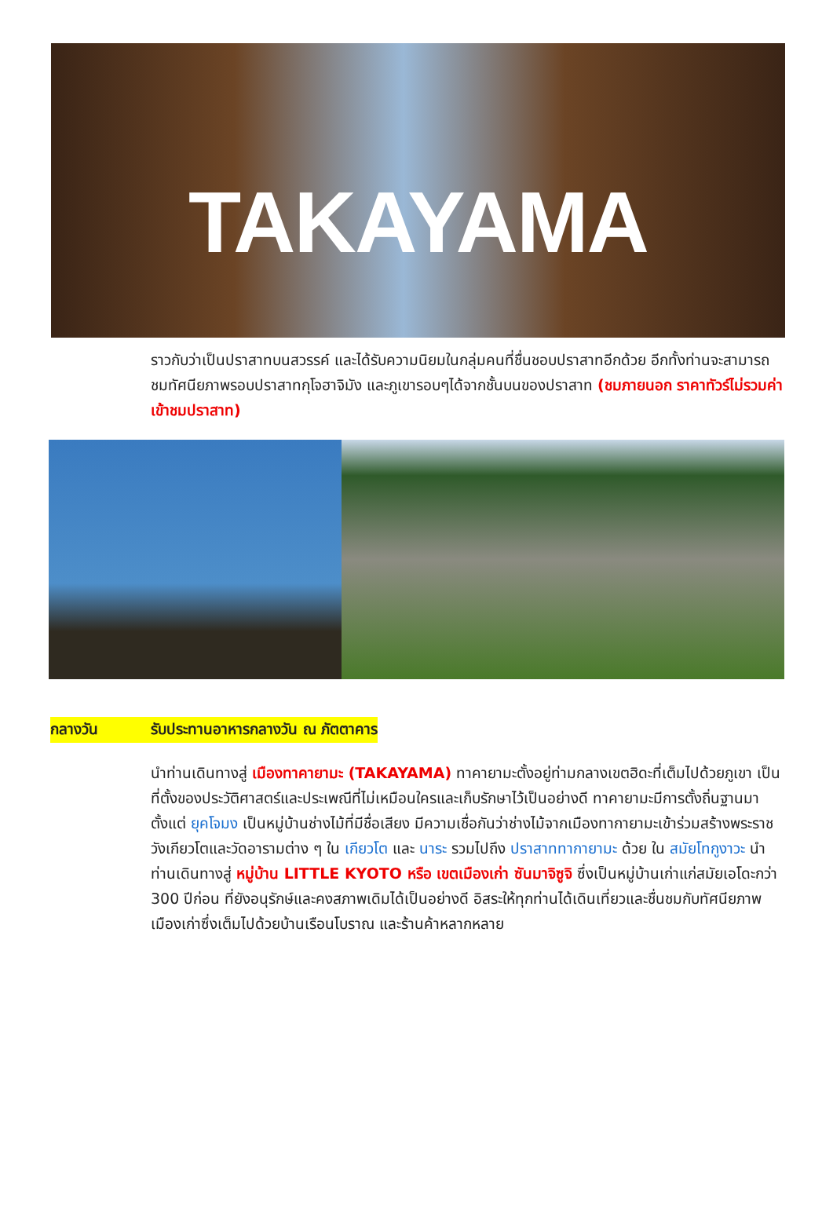TAKAYAMA
ราวกับว่าเป็นปราสาทบนสวรรค์ และได้รับความนิยมในกลุ่มคนที่ชื่นชอบปราสาทอีกด้วย อีกทั้งท่านจะสามารถชมทัศนียภาพรอบปราสาทกุโจฮาจิมัง และภูเขารอบๆได้จากชั้นบนของปราสาท (ชมภายนอก ราคาทัวร์ไม่รวมค่าเข้าชมปราสาท)
กลางวัน รับประทานอาหารกลางวัน ณ ภัตตาคาร
นำท่านเดินทางสู่ เมืองทาคายามะ (TAKAYAMA) ทาคายามะตั้งอยู่ท่ามกลางเขตฮิดะที่เต็มไปด้วยภูเขา เป็นที่ตั้งของประวัติศาสตร์และประเพณีที่ไม่เหมือนใครและเก็บรักษาไว้เป็นอย่างดี ทาคายามะมีการตั้งถิ่นฐานมาตั้งแต่ ยุคโจมง เป็นหมู่บ้านช่างไม้ที่มีชื่อเสียง มีความเชื่อกันว่าช่างไม้จากเมืองทากายามะเข้าร่วมสร้างพระราชวังเกียวโตและวัดอารามต่าง ๆ ใน เกียวโต และ นาระ รวมไปถึง ปราสาททากายามะ ด้วย ใน สมัยโทกูงาวะ นำท่านเดินทางสู่ หมู่บ้าน LITTLE KYOTO หรือ เขตเมืองเก่า ซันมาจิซูจิ ซึ่งเป็นหมู่บ้านเก่าแก่สมัยเอโดะกว่า 300 ปีก่อน ที่ยังอนุรักษ์และคงสภาพเดิมได้เป็นอย่างดี อิสระให้ทุกท่านได้เดินเที่ยวและชื่นชมกับทัศนียภาพเมืองเก่าซึ่งเต็มไปด้วยบ้านเรือนโบราณ และร้านค้าหลากหลาย